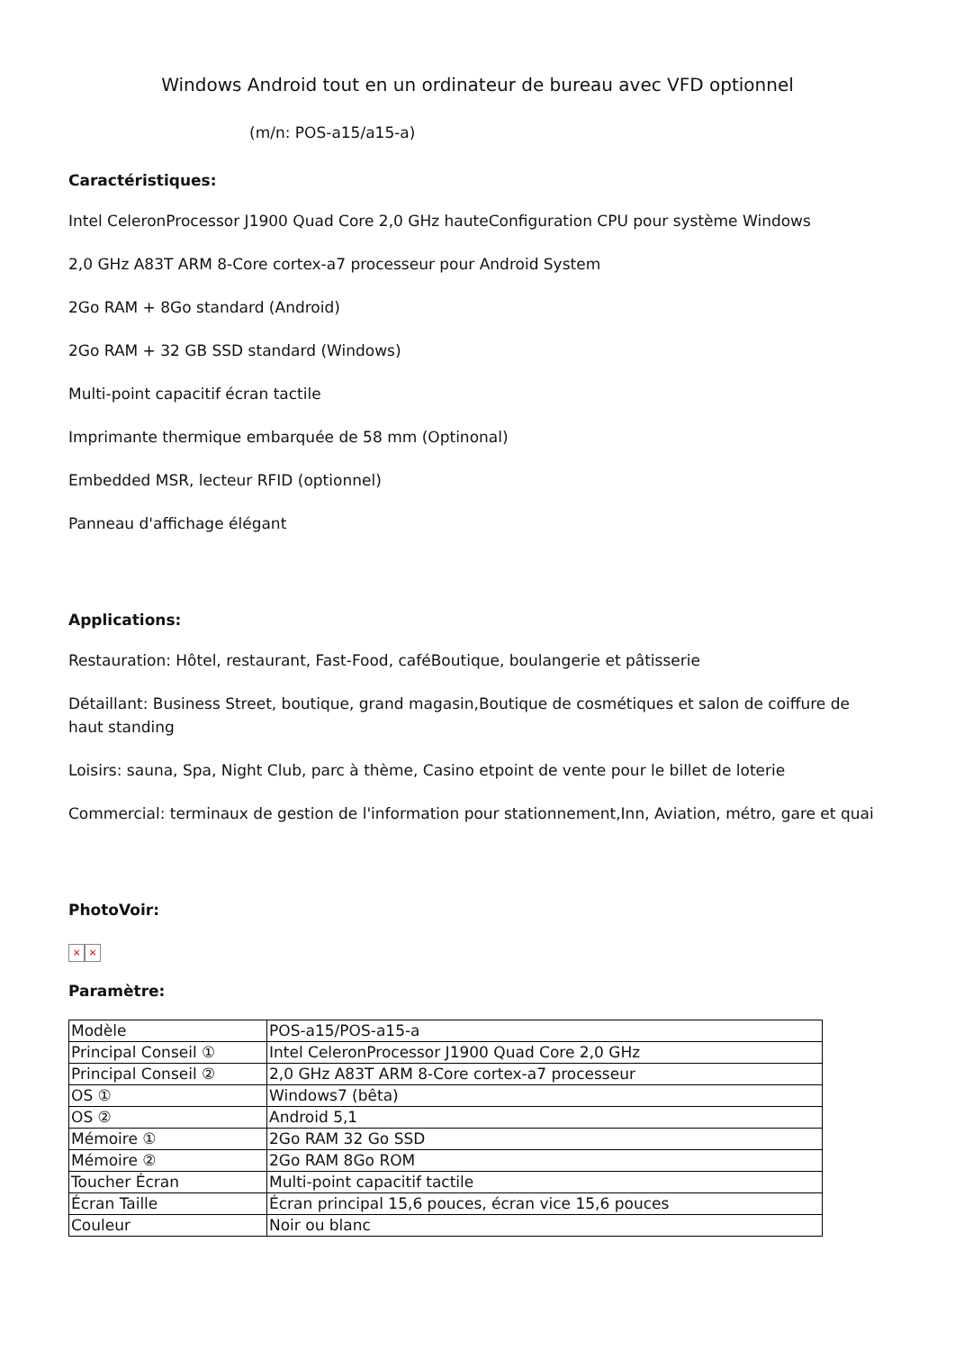Windows Android tout en un ordinateur de bureau avec VFD optionnel
(m/n: POS-a15/a15-a)
Caractéristiques:
Intel CeleronProcessor J1900 Quad Core 2,0 GHz hauteConfiguration CPU pour système Windows
2,0 GHz A83T ARM 8-Core cortex-a7 processeur pour Android System
2Go RAM + 8Go standard (Android)
2Go RAM + 32 GB SSD standard (Windows)
Multi-point capacitif écran tactile
Imprimante thermique embarquée de 58 mm (Optinonal)
Embedded MSR, lecteur RFID (optionnel)
Panneau d'affichage élégant
Applications:
Restauration: Hôtel, restaurant, Fast-Food, caféBoutique, boulangerie et pâtisserie
Détaillant: Business Street, boutique, grand magasin,Boutique de cosmétiques et salon de coiffure de haut standing
Loisirs: sauna, Spa, Night Club, parc à thème, Casino etpoint de vente pour le billet de loterie
Commercial: terminaux de gestion de l'information pour stationnement,Inn, Aviation, métro, gare et quai
PhotoVoir:
× ×
Paramètre:
| Modèle | POS-a15/POS-a15-a |
| Principal Conseil ① | Intel CeleronProcessor J1900 Quad Core 2,0 GHz |
| Principal Conseil ② | 2,0 GHz A83T ARM 8-Core cortex-a7 processeur |
| OS ① | Windows7 (bêta) |
| OS ② | Android 5,1 |
| Mémoire ① | 2Go RAM 32 Go SSD |
| Mémoire ② | 2Go RAM 8Go ROM |
| Toucher Écran | Multi-point capacitif tactile |
| Écran Taille | Écran principal 15,6 pouces, écran vice 15,6 pouces |
| Couleur | Noir ou blanc |